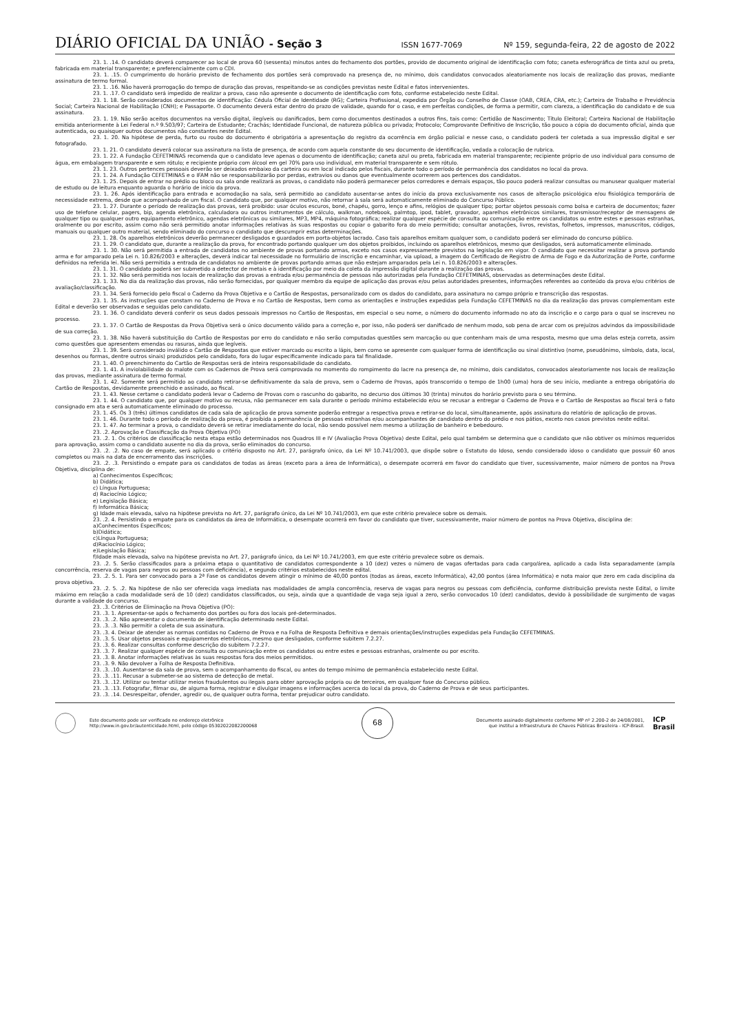DIÁRIO OFICIAL DA UNIÃO - Seção 3
ISSN 1677-7069 Nº 159, segunda-feira, 22 de agosto de 2022
23. 1. .14. O candidato deverá comparecer ao local de prova 60 (sessenta) minutos antes do fechamento dos portões, provido de documento original de identificação com foto; caneta esferográfica de tinta azul ou preta, fabricada em material transparente; e preferencialmente com o CDI.
23. 1. .15. O cumprimento do horário previsto de fechamento dos portões será comprovado na presença de, no mínimo, dois candidatos convocados aleatoriamente nos locais de realização das provas, mediante assinatura de termo formal.
23. 1. .16. Não haverá prorrogação do tempo de duração das provas, respeitando-se as condições previstas neste Edital e fatos intervenientes.
23. 1. .17. O candidato será impedido de realizar a prova, caso não apresente o documento de identificação com foto, conforme estabelecido neste Edital.
23. 1. 18. Serão considerados documentos de identificação: Cédula Oficial de Identidade (RG); Carteira Profissional, expedida por Órgão ou Conselho de Classe (OAB, CREA, CRA, etc.); Carteira de Trabalho e Previdência Social; Carteira Nacional de Habilitação (CNH); e Passaporte. O documento deverá estar dentro do prazo de validade, quando for o caso, e em perfeitas condições, de forma a permitir, com clareza, a identificação do candidato e de sua assinatura.
23. 1. 19. Não serão aceitos documentos na versão digital, ilegíveis ou danificados, bem como documentos destinados a outros fins, tais como: Certidão de Nascimento; Título Eleitoral; Carteira Nacional de Habilitação emitida anteriormente à Lei Federal n.º 9.503/97; Carteira de Estudante; Crachás; Identidade Funcional, de natureza pública ou privada; Protocolo; Comprovante Definitivo de Inscrição, tão pouco a cópia do documento oficial, ainda que autenticada, ou quaisquer outros documentos não constantes neste Edital.
23. 1. 20. Na hipótese de perda, furto ou roubo do documento é obrigatória a apresentação do registro da ocorrência em órgão policial e nesse caso, o candidato poderá ter coletada a sua impressão digital e ser fotografado.
23. 1. 21. O candidato deverá colocar sua assinatura na lista de presença, de acordo com aquela constante do seu documento de identificação, vedada a colocação de rubrica.
23. 1. 22. A Fundação CEFETMINAS recomenda que o candidato leve apenas o documento de identificação; caneta azul ou preta, fabricada em material transparente; recipiente próprio de uso individual para consumo de água, em embalagem transparente e sem rótulo; e recipiente próprio com álcool em gel 70% para uso individual, em material transparente e sem rótulo.
23. 1. 23. Outros pertences pessoais deverão ser deixados embaixo da carteira ou em local indicado pelos fiscais, durante todo o período de permanência dos candidatos no local da prova.
23. 1. 24. A Fundação CEFETMINAS e o IFAM não se responsabilizarão por perdas, extravios ou danos que eventualmente ocorrerem aos pertences dos candidatos.
23. 1. 25. Depois de entrar no prédio ou bloco ou sala onde realizará as provas, o candidato não poderá permanecer pelos corredores e demais espaços, tão pouco poderá realizar consultas ou manusear qualquer material de estudo ou de leitura enquanto aguarda o horário de início da prova.
23. 1. 26. Após identificação para entrada e acomodação na sala, será permitido ao candidato ausentar-se antes do início da prova exclusivamente nos casos de alteração psicológica e/ou fisiológica temporária de necessidade extrema, desde que acompanhado de um fiscal. O candidato que, por qualquer motivo, não retornar à sala será automaticamente eliminado do Concurso Público.
23. 1. 27. Durante o período de realização das provas, será proibido: usar óculos escuros, boné, chapéu, gorro, lenço e afins, relógios de qualquer tipo; portar objetos pessoais como bolsa e carteira de documentos; fazer uso de telefone celular, pagers, bip, agenda eletrônica, calculadora ou outros instrumentos de cálculo, walkman, notebook, palmtop, ipod, tablet, gravador, aparelhos eletrônicos similares, transmissor/receptor de mensagens de qualquer tipo ou qualquer outro equipamento eletrônico, agendas eletrônicas ou similares, MP3, MP4, máquina fotográfica; realizar qualquer espécie de consulta ou comunicação entre os candidatos ou entre estes e pessoas estranhas, oralmente ou por escrito, assim como não será permitido anotar informações relativas às suas respostas ou copiar o gabarito fora do meio permitido; consultar anotações, livros, revistas, folhetos, impressos, manuscritos, códigos, manuais ou qualquer outro material, sendo eliminado do concurso o candidato que descumprir estas determinações.
23. 1. 28. Os aparelhos eletrônicos deverão permanecer desligados e guardados em porta-objetos lacrado. Caso tais aparelhos emitam qualquer som, o candidato poderá ser eliminado do concurso público.
23. 1. 29. O candidato que, durante a realização da prova, for encontrado portando qualquer um dos objetos proibidos, incluindo os aparelhos eletrônicos, mesmo que desligados, será automaticamente eliminado.
23. 1. 30. Não será permitida a entrada de candidatos no ambiente de provas portando armas, exceto nos casos expressamente previstos na legislação em vigor. O candidato que necessitar realizar a prova portando arma e for amparado pela Lei n. 10.826/2003 e alterações, deverá indicar tal necessidade no formulário de inscrição e encaminhar, via upload, a imagem do Certificado de Registro de Arma de Fogo e da Autorização de Porte, conforme definidos na referida lei. Não será permitida a entrada de candidatos no ambiente de provas portando armas que não estejam amparados pela Lei n. 10.826/2003 e alterações.
23. 1. 31. O candidato poderá ser submetido a detector de metais e à identificação por meio da coleta da impressão digital durante a realização das provas.
23. 1. 32. Não será permitida nos locais de realização das provas a entrada e/ou permanência de pessoas não autorizadas pela Fundação CEFETMINAS, observadas as determinações deste Edital.
23. 1. 33. No dia da realização das provas, não serão fornecidas, por qualquer membro da equipe de aplicação das provas e/ou pelas autoridades presentes, informações referentes ao conteúdo da prova e/ou critérios de avaliação/classificação.
23. 1. 34. Será fornecido pelo fiscal o Caderno da Prova Objetiva e o Cartão de Respostas, personalizado com os dados do candidato, para assinatura no campo próprio e transcrição das respostas.
23. 1. 35. As instruções que constam no Caderno de Prova e no Cartão de Respostas, bem como as orientações e instruções expedidas pela Fundação CEFETMINAS no dia da realização das provas complementam este Edital e deverão ser observadas e seguidas pelo candidato.
23. 1. 36. O candidato deverá conferir os seus dados pessoais impressos no Cartão de Respostas, em especial o seu nome, o número do documento informado no ato da inscrição e o cargo para o qual se inscreveu no processo.
23. 1. 37. O Cartão de Respostas da Prova Objetiva será o único documento válido para a correção e, por isso, não poderá ser danificado de nenhum modo, sob pena de arcar com os prejuízos advindos da impossibilidade de sua correção.
23. 1. 38. Não haverá substituição do Cartão de Respostas por erro do candidato e não serão computadas questões sem marcação ou que contenham mais de uma resposta, mesmo que uma delas esteja correta, assim como questões que apresentem emendas ou rasuras, ainda que legíveis.
23. 1. 39. Será considerado inválido o Cartão de Respostas que estiver marcado ou escrito a lápis, bem como se apresente com qualquer forma de identificação ou sinal distintivo (nome, pseudônimo, símbolo, data, local, desenhos ou formas, dentre outros sinais) produzidos pelo candidato, fora do lugar especificamente indicado para tal finalidade.
23. 1. 40. O preenchimento do Cartão de Respostas será de inteira responsabilidade do candidato.
23. 1. 41. A inviolabilidade do malote com os Cadernos de Prova será comprovada no momento do rompimento do lacre na presença de, no mínimo, dois candidatos, convocados aleatoriamente nos locais de realização das provas, mediante assinatura de termo formal.
23. 1. 42. Somente será permitido ao candidato retirar-se definitivamente da sala de prova, sem o Caderno de Provas, após transcorrido o tempo de 1h00 (uma) hora de seu início, mediante a entrega obrigatória do Cartão de Respostas, devidamente preenchido e assinado, ao fiscal.
23. 1. 43. Nesse certame o candidato poderá levar o Caderno de Provas com o rascunho do gabarito, no decurso dos últimos 30 (trinta) minutos do horário previsto para o seu término.
23. 1. 44. O candidato que, por qualquer motivo ou recusa, não permanecer em sala durante o período mínimo estabelecido e/ou se recusar a entregar o Caderno de Prova e o Cartão de Respostas ao fiscal terá o fato consignado em ata e será automaticamente eliminado do processo.
23. 1. 45. Os 3 (três) últimos candidatos de cada sala de aplicação de prova somente poderão entregar a respectiva prova e retirar-se do local, simultaneamente, após assinatura do relatório de aplicação de provas.
23. 1. 46. Durante todo o período de realização da prova, é proibida a permanência de pessoas estranhas e/ou acompanhantes de candidato dentro do prédio e nos pátios, exceto nos casos previstos neste edital.
23. 1. 47. Ao terminar a prova, o candidato deverá se retirar imediatamente do local, não sendo possível nem mesmo a utilização de banheiro e bebedouro.
23. .2. Aprovação e Classificação da Prova Objetiva (PO)
23. .2. 1. Os critérios de classificação nesta etapa estão determinados nos Quadros III e IV (Avaliação Prova Objetiva) deste Edital, pelo qual também se determina que o candidato que não obtiver os mínimos requeridos para aprovação, assim como o candidato ausente no dia da prova, serão eliminados do concurso.
23. .2. .2. No caso de empate, será aplicado o critério disposto no Art. 27, parágrafo único, da Lei Nº 10.741/2003, que dispõe sobre o Estatuto do Idoso, sendo considerado idoso o candidato que possuir 60 anos completos ou mais na data de encerramento das inscrições.
23. .2. .3. Persistindo o empate para os candidatos de todas as áreas (exceto para a área de Informática), o desempate ocorrerá em favor do candidato que tiver, sucessivamente, maior número de pontos na Prova Objetiva, disciplina de:
a) Conhecimentos Específicos;
b) Didática;
c) Língua Portuguesa;
d) Raciocínio Lógico;
e) Legislação Básica;
f) Informática Básica;
g) Idade mais elevada, salvo na hipótese prevista no Art. 27, parágrafo único, da Lei Nº 10.741/2003, em que este critério prevalece sobre os demais.
23. .2. 4. Persistindo o empate para os candidatos da área de Informática, o desempate ocorrerá em favor do candidato que tiver, sucessivamente, maior número de pontos na Prova Objetiva, disciplina de:
a)Conhecimentos Específicos;
b)Didática;
c)Língua Portuguesa;
d)Raciocínio Lógico;
e)Legislação Básica;
f)Idade mais elevada, salvo na hipótese prevista no Art. 27, parágrafo único, da Lei Nº 10.741/2003, em que este critério prevalece sobre os demais.
23. .2. 5. Serão classificados para a próxima etapa o quantitativo de candidatos correspondente a 10 (dez) vezes o número de vagas ofertadas para cada cargo/área, aplicado a cada lista separadamente (ampla concorrência, reserva de vagas para negros ou pessoas com deficiência), e segundo critérios estabelecidos neste edital.
23. .2. 5. 1. Para ser convocado para a 2ª Fase os candidatos devem atingir o mínimo de 40,00 pontos (todas as áreas, exceto Informática), 42,00 pontos (área Informática) e nota maior que zero em cada disciplina da prova objetiva.
23. .2. 5. .2. Na hipótese de não ser oferecida vaga imediata nas modalidades de ampla concorrência, reserva de vagas para negros ou pessoas com deficiência, conforme distribuição prevista neste Edital, o limite máximo em relação a cada modalidade será de 10 (dez) candidatos classificados, ou seja, ainda que a quantidade de vaga seja igual a zero, serão convocados 10 (dez) candidatos, devido à possibilidade de surgimento de vagas durante a validade do concurso.
23. .3. Critérios de Eliminação na Prova Objetiva (PO):
23. .3. 1. Apresentar-se após o fechamento dos portões ou fora dos locais pré-determinados.
23. .3. .2. Não apresentar o documento de identificação determinado neste Edital.
23. .3. .3. Não permitir a coleta de sua assinatura.
23. .3. 4. Deixar de atender as normas contidas no Caderno de Prova e na Folha de Resposta Definitiva e demais orientações/instruções expedidas pela Fundação CEFETMINAS.
23. .3. 5. Usar objetos pessoais e equipamentos eletrônicos, mesmo que desligados, conforme subitem 7.2.27.
23. .3. 6. Realizar consultas conforme descrição do subitem 7.2.27.
23. .3. 7. Realizar qualquer espécie de consulta ou comunicação entre os candidatos ou entre estes e pessoas estranhas, oralmente ou por escrito.
23. .3. 8. Anotar informações relativas às suas respostas fora dos meios permitidos.
23. .3. 9. Não devolver a Folha de Resposta Definitiva.
23. .3. .10. Ausentar-se da sala de prova, sem o acompanhamento do fiscal, ou antes do tempo mínimo de permanência estabelecido neste Edital.
23. .3. .11. Recusar a submeter-se ao sistema de detecção de metal.
23. .3. .12. Utilizar ou tentar utilizar meios fraudulentos ou ilegais para obter aprovação própria ou de terceiros, em qualquer fase do Concurso público.
23. .3. .13. Fotografar, filmar ou, de alguma forma, registrar e divulgar imagens e informações acerca do local da prova, do Caderno de Prova e de seus participantes.
23. .3. .14. Desrespeitar, ofender, agredir ou, de qualquer outra forma, tentar prejudicar outro candidato.
Este documento pode ser verificado no endereço eletrônico
http://www.in.gov.br/autenticidade.html, pelo código 05302022082200068
68
Documento assinado digitalmente conforme MP nº 2.200-2 de 24/08/2001,
que institui a Infraestrutura de Chaves Públicas Brasileira - ICP-Brasil.
ICP
Brasil